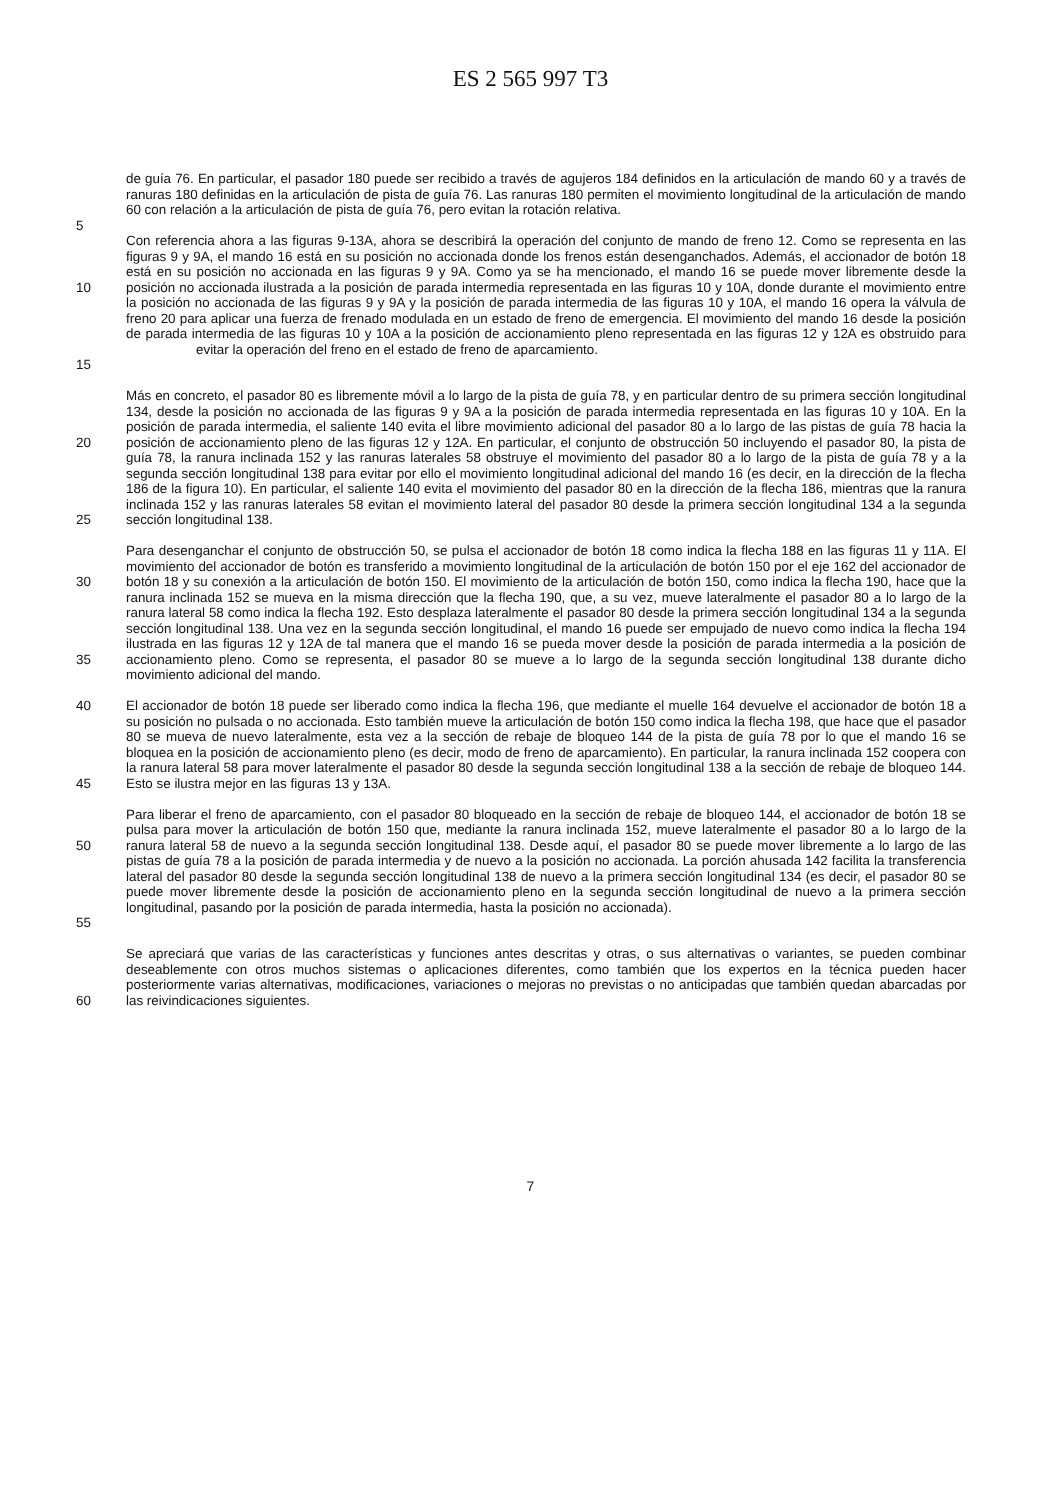ES 2 565 997 T3
de guía 76. En particular, el pasador 180 puede ser recibido a través de agujeros 184 definidos en la articulación de mando 60 y a través de ranuras 180 definidas en la articulación de pista de guía 76. Las ranuras 180 permiten el movimiento longitudinal de la articulación de mando 60 con relación a la articulación de pista de guía 76, pero evitan la rotación relativa.
5
Con referencia ahora a las figuras 9-13A, ahora se describirá la operación del conjunto de mando de freno 12. Como se representa en las figuras 9 y 9A, el mando 16 está en su posición no accionada donde los frenos están desenganchados. Además, el accionador de botón 18 está en su posición no accionada en las figuras 9 y 9A. Como ya se ha mencionado, el mando 16 se puede mover libremente desde la posición no accionada ilustrada a la posición de parada intermedia representada en las figuras 10 y 10A, donde durante el movimiento entre la posición no accionada de las figuras 9 y 9A y la posición de parada intermedia de las figuras 10 y 10A, el mando 16 opera la válvula de freno 20 para aplicar una fuerza de frenado modulada en un estado de freno de emergencia. El movimiento del mando 16 desde la posición de parada intermedia de las figuras 10 y 10A a la posición de accionamiento pleno representada en las figuras 12 y 12A es obstruido para evitar la operación del freno en el estado de freno de aparcamiento. 10
15
20
25
Más en concreto, el pasador 80 es libremente móvil a lo largo de la pista de guía 78, y en particular dentro de su primera sección longitudinal 134, desde la posición no accionada de las figuras 9 y 9A a la posición de parada intermedia representada en las figuras 10 y 10A. En la posición de parada intermedia, el saliente 140 evita el libre movimiento adicional del pasador 80 a lo largo de las pistas de guía 78 hacia la posición de accionamiento pleno de las figuras 12 y 12A. En particular, el conjunto de obstrucción 50 incluyendo el pasador 80, la pista de guía 78, la ranura inclinada 152 y las ranuras laterales 58 obstruye el movimiento del pasador 80 a lo largo de la pista de guía 78 y a la segunda sección longitudinal 138 para evitar por ello el movimiento longitudinal adicional del mando 16 (es decir, en la dirección de la flecha 186 de la figura 10). En particular, el saliente 140 evita el movimiento del pasador 80 en la dirección de la flecha 186, mientras que la ranura inclinada 152 y las ranuras laterales 58 evitan el movimiento lateral del pasador 80 desde la primera sección longitudinal 134 a la segunda sección longitudinal 138.
30
35
Para desenganchar el conjunto de obstrucción 50, se pulsa el accionador de botón 18 como indica la flecha 188 en las figuras 11 y 11A. El movimiento del accionador de botón es transferido a movimiento longitudinal de la articulación de botón 150 por el eje 162 del accionador de botón 18 y su conexión a la articulación de botón 150. El movimiento de la articulación de botón 150, como indica la flecha 190, hace que la ranura inclinada 152 se mueva en la misma dirección que la flecha 190, que, a su vez, mueve lateralmente el pasador 80 a lo largo de la ranura lateral 58 como indica la flecha 192. Esto desplaza lateralmente el pasador 80 desde la primera sección longitudinal 134 a la segunda sección longitudinal 138. Una vez en la segunda sección longitudinal, el mando 16 puede ser empujado de nuevo como indica la flecha 194 ilustrada en las figuras 12 y 12A de tal manera que el mando 16 se pueda mover desde la posición de parada intermedia a la posición de accionamiento pleno. Como se representa, el pasador 80 se mueve a lo largo de la segunda sección longitudinal 138 durante dicho movimiento adicional del mando.
40
45
El accionador de botón 18 puede ser liberado como indica la flecha 196, que mediante el muelle 164 devuelve el accionador de botón 18 a su posición no pulsada o no accionada. Esto también mueve la articulación de botón 150 como indica la flecha 198, que hace que el pasador 80 se mueva de nuevo lateralmente, esta vez a la sección de rebaje de bloqueo 144 de la pista de guía 78 por lo que el mando 16 se bloquea en la posición de accionamiento pleno (es decir, modo de freno de aparcamiento). En particular, la ranura inclinada 152 coopera con la ranura lateral 58 para mover lateralmente el pasador 80 desde la segunda sección longitudinal 138 a la sección de rebaje de bloqueo 144. Esto se ilustra mejor en las figuras 13 y 13A.
50
55
Para liberar el freno de aparcamiento, con el pasador 80 bloqueado en la sección de rebaje de bloqueo 144, el accionador de botón 18 se pulsa para mover la articulación de botón 150 que, mediante la ranura inclinada 152, mueve lateralmente el pasador 80 a lo largo de la ranura lateral 58 de nuevo a la segunda sección longitudinal 138. Desde aquí, el pasador 80 se puede mover libremente a lo largo de las pistas de guía 78 a la posición de parada intermedia y de nuevo a la posición no accionada. La porción ahusada 142 facilita la transferencia lateral del pasador 80 desde la segunda sección longitudinal 138 de nuevo a la primera sección longitudinal 134 (es decir, el pasador 80 se puede mover libremente desde la posición de accionamiento pleno en la segunda sección longitudinal de nuevo a la primera sección longitudinal, pasando por la posición de parada intermedia, hasta la posición no accionada).
60 Se apreciará que varias de las características y funciones antes descritas y otras, o sus alternativas o variantes, se pueden combinar deseablemente con otros muchos sistemas o aplicaciones diferentes, como también que los expertos en la técnica pueden hacer posteriormente varias alternativas, modificaciones, variaciones o mejoras no previstas o no anticipadas que también quedan abarcadas por las reivindicaciones siguientes.
7